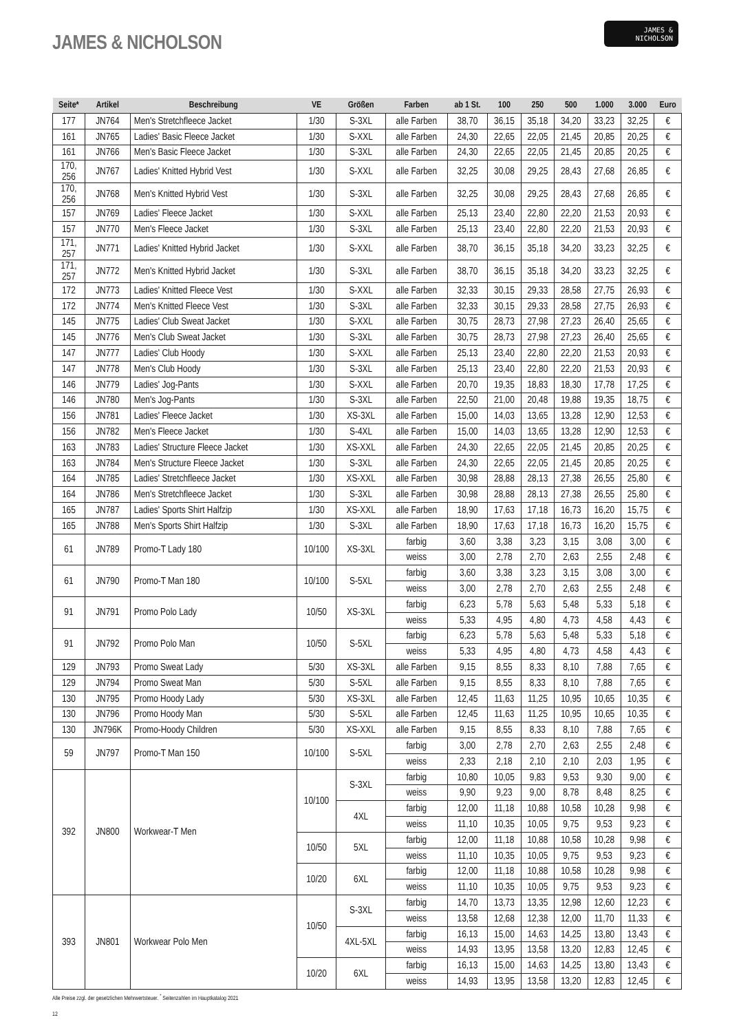JAMES & NICHOLSON
JAMES &
NICHOLSON
| Seite* | Artikel | Beschreibung | VE | Größen | Farben | ab 1 St. | 100 | 250 | 500 | 1.000 | 3.000 | Euro |
| --- | --- | --- | --- | --- | --- | --- | --- | --- | --- | --- | --- | --- |
| 177 | JN764 | Men's Stretchfleece Jacket | 1/30 | S-3XL | alle Farben | 38,70 | 36,15 | 35,18 | 34,20 | 33,23 | 32,25 | € |
| 161 | JN765 | Ladies' Basic Fleece Jacket | 1/30 | S-XXL | alle Farben | 24,30 | 22,65 | 22,05 | 21,45 | 20,85 | 20,25 | € |
| 161 | JN766 | Men's Basic Fleece Jacket | 1/30 | S-3XL | alle Farben | 24,30 | 22,65 | 22,05 | 21,45 | 20,85 | 20,25 | € |
| 170, 256 | JN767 | Ladies' Knitted Hybrid Vest | 1/30 | S-XXL | alle Farben | 32,25 | 30,08 | 29,25 | 28,43 | 27,68 | 26,85 | € |
| 170, 256 | JN768 | Men's Knitted Hybrid Vest | 1/30 | S-3XL | alle Farben | 32,25 | 30,08 | 29,25 | 28,43 | 27,68 | 26,85 | € |
| 157 | JN769 | Ladies' Fleece Jacket | 1/30 | S-XXL | alle Farben | 25,13 | 23,40 | 22,80 | 22,20 | 21,53 | 20,93 | € |
| 157 | JN770 | Men's Fleece Jacket | 1/30 | S-3XL | alle Farben | 25,13 | 23,40 | 22,80 | 22,20 | 21,53 | 20,93 | € |
| 171, 257 | JN771 | Ladies' Knitted Hybrid Jacket | 1/30 | S-XXL | alle Farben | 38,70 | 36,15 | 35,18 | 34,20 | 33,23 | 32,25 | € |
| 171, 257 | JN772 | Men's Knitted Hybrid Jacket | 1/30 | S-3XL | alle Farben | 38,70 | 36,15 | 35,18 | 34,20 | 33,23 | 32,25 | € |
| 172 | JN773 | Ladies' Knitted Fleece Vest | 1/30 | S-XXL | alle Farben | 32,33 | 30,15 | 29,33 | 28,58 | 27,75 | 26,93 | € |
| 172 | JN774 | Men's Knitted Fleece Vest | 1/30 | S-3XL | alle Farben | 32,33 | 30,15 | 29,33 | 28,58 | 27,75 | 26,93 | € |
| 145 | JN775 | Ladies' Club Sweat Jacket | 1/30 | S-XXL | alle Farben | 30,75 | 28,73 | 27,98 | 27,23 | 26,40 | 25,65 | € |
| 145 | JN776 | Men's Club Sweat Jacket | 1/30 | S-3XL | alle Farben | 30,75 | 28,73 | 27,98 | 27,23 | 26,40 | 25,65 | € |
| 147 | JN777 | Ladies' Club Hoody | 1/30 | S-XXL | alle Farben | 25,13 | 23,40 | 22,80 | 22,20 | 21,53 | 20,93 | € |
| 147 | JN778 | Men's Club Hoody | 1/30 | S-3XL | alle Farben | 25,13 | 23,40 | 22,80 | 22,20 | 21,53 | 20,93 | € |
| 146 | JN779 | Ladies' Jog-Pants | 1/30 | S-XXL | alle Farben | 20,70 | 19,35 | 18,83 | 18,30 | 17,78 | 17,25 | € |
| 146 | JN780 | Men's Jog-Pants | 1/30 | S-3XL | alle Farben | 22,50 | 21,00 | 20,48 | 19,88 | 19,35 | 18,75 | € |
| 156 | JN781 | Ladies' Fleece Jacket | 1/30 | XS-3XL | alle Farben | 15,00 | 14,03 | 13,65 | 13,28 | 12,90 | 12,53 | € |
| 156 | JN782 | Men's Fleece Jacket | 1/30 | S-4XL | alle Farben | 15,00 | 14,03 | 13,65 | 13,28 | 12,90 | 12,53 | € |
| 163 | JN783 | Ladies' Structure Fleece Jacket | 1/30 | XS-XXL | alle Farben | 24,30 | 22,65 | 22,05 | 21,45 | 20,85 | 20,25 | € |
| 163 | JN784 | Men's Structure Fleece Jacket | 1/30 | S-3XL | alle Farben | 24,30 | 22,65 | 22,05 | 21,45 | 20,85 | 20,25 | € |
| 164 | JN785 | Ladies' Stretchfleece Jacket | 1/30 | XS-XXL | alle Farben | 30,98 | 28,88 | 28,13 | 27,38 | 26,55 | 25,80 | € |
| 164 | JN786 | Men's Stretchfleece Jacket | 1/30 | S-3XL | alle Farben | 30,98 | 28,88 | 28,13 | 27,38 | 26,55 | 25,80 | € |
| 165 | JN787 | Ladies' Sports Shirt Halfzip | 1/30 | XS-XXL | alle Farben | 18,90 | 17,63 | 17,18 | 16,73 | 16,20 | 15,75 | € |
| 165 | JN788 | Men's Sports Shirt Halfzip | 1/30 | S-3XL | alle Farben | 18,90 | 17,63 | 17,18 | 16,73 | 16,20 | 15,75 | € |
| 61 | JN789 | Promo-T Lady 180 | 10/100 | XS-3XL | farbig | 3,60 | 3,38 | 3,23 | 3,15 | 3,08 | 3,00 | € |
| | | | | | weiss | 3,00 | 2,78 | 2,70 | 2,63 | 2,55 | 2,48 | € |
| 61 | JN790 | Promo-T Man 180 | 10/100 | S-5XL | farbig | 3,60 | 3,38 | 3,23 | 3,15 | 3,08 | 3,00 | € |
| | | | | | weiss | 3,00 | 2,78 | 2,70 | 2,63 | 2,55 | 2,48 | € |
| 91 | JN791 | Promo Polo Lady | 10/50 | XS-3XL | farbig | 6,23 | 5,78 | 5,63 | 5,48 | 5,33 | 5,18 | € |
| | | | | | weiss | 5,33 | 4,95 | 4,80 | 4,73 | 4,58 | 4,43 | € |
| 91 | JN792 | Promo Polo Man | 10/50 | S-5XL | farbig | 6,23 | 5,78 | 5,63 | 5,48 | 5,33 | 5,18 | € |
| | | | | | weiss | 5,33 | 4,95 | 4,80 | 4,73 | 4,58 | 4,43 | € |
| 129 | JN793 | Promo Sweat Lady | 5/30 | XS-3XL | alle Farben | 9,15 | 8,55 | 8,33 | 8,10 | 7,88 | 7,65 | € |
| 129 | JN794 | Promo Sweat Man | 5/30 | S-5XL | alle Farben | 9,15 | 8,55 | 8,33 | 8,10 | 7,88 | 7,65 | € |
| 130 | JN795 | Promo Hoody Lady | 5/30 | XS-3XL | alle Farben | 12,45 | 11,63 | 11,25 | 10,95 | 10,65 | 10,35 | € |
| 130 | JN796 | Promo Hoody Man | 5/30 | S-5XL | alle Farben | 12,45 | 11,63 | 11,25 | 10,95 | 10,65 | 10,35 | € |
| 130 | JN796K | Promo-Hoody Children | 5/30 | XS-XXL | alle Farben | 9,15 | 8,55 | 8,33 | 8,10 | 7,88 | 7,65 | € |
| 59 | JN797 | Promo-T Man 150 | 10/100 | S-5XL | farbig | 3,00 | 2,78 | 2,70 | 2,63 | 2,55 | 2,48 | € |
| | | | | | weiss | 2,33 | 2,18 | 2,10 | 2,10 | 2,03 | 1,95 | € |
| 392 | JN800 | Workwear-T Men | 10/100 | S-3XL | farbig | 10,80 | 10,05 | 9,83 | 9,53 | 9,30 | 9,00 | € |
| | | | | | weiss | 9,90 | 9,23 | 9,00 | 8,78 | 8,48 | 8,25 | € |
| | | | | 4XL | farbig | 12,00 | 11,18 | 10,88 | 10,58 | 10,28 | 9,98 | € |
| | | | | | weiss | 11,10 | 10,35 | 10,05 | 9,75 | 9,53 | 9,23 | € |
| | | | 10/50 | 5XL | farbig | 12,00 | 11,18 | 10,88 | 10,58 | 10,28 | 9,98 | € |
| | | | | | weiss | 11,10 | 10,35 | 10,05 | 9,75 | 9,53 | 9,23 | € |
| | | | 10/20 | 6XL | farbig | 12,00 | 11,18 | 10,88 | 10,58 | 10,28 | 9,98 | € |
| | | | | | weiss | 11,10 | 10,35 | 10,05 | 9,75 | 9,53 | 9,23 | € |
| 393 | JN801 | Workwear Polo Men | 10/50 | S-3XL | farbig | 14,70 | 13,73 | 13,35 | 12,98 | 12,60 | 12,23 | € |
| | | | | | weiss | 13,58 | 12,68 | 12,38 | 12,00 | 11,70 | 11,33 | € |
| | | | | 4XL-5XL | farbig | 16,13 | 15,00 | 14,63 | 14,25 | 13,80 | 13,43 | € |
| | | | | | weiss | 14,93 | 13,95 | 13,58 | 13,20 | 12,83 | 12,45 | € |
| | | | 10/20 | 6XL | farbig | 16,13 | 15,00 | 14,63 | 14,25 | 13,80 | 13,43 | € |
| | | | | | weiss | 14,93 | 13,95 | 13,58 | 13,20 | 12,83 | 12,45 | € |
Alle Preise zzgl. der gesetzlichen Mehrwertsteuer. <sup>*</sup> Seitenzahlen im Hauptkatalog 2021
12